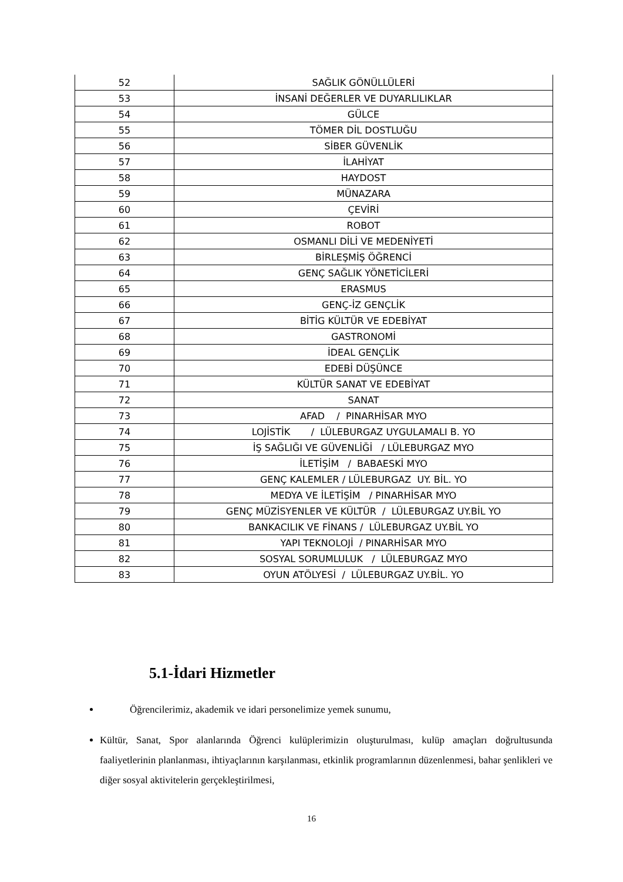| 52 | SAĞLIK GÖNÜLLÜLERİ |
| 53 | İNSANİ DEĞERLER VE DUYARLILIKLAR |
| 54 | GÜLCE |
| 55 | TÖMER DİL DOSTLUĞU |
| 56 | SİBER GÜVENLİK |
| 57 | İLAHİYAT |
| 58 | HAYDOST |
| 59 | MÜNAZARA |
| 60 | ÇEVİRİ |
| 61 | ROBOT |
| 62 | OSMANLI DİLİ VE MEDENİYETİ |
| 63 | BİRLEŞMİŞ ÖĞRENCİ |
| 64 | GENÇ SAĞLIK YÖNETİCİLERİ |
| 65 | ERASMUS |
| 66 | GENÇ-İZ GENÇLİK |
| 67 | BİTİG KÜLTÜR VE EDEBİYAT |
| 68 | GASTRONOMİ |
| 69 | İDEAL GENÇLİK |
| 70 | EDEBİ DÜŞÜNCE |
| 71 | KÜLTÜR SANAT VE EDEBİYAT |
| 72 | SANAT |
| 73 | AFAD / PINARHİSAR MYO |
| 74 | LOJİSTİK / LÜLEBURGAZ UYGULAMALI B. YO |
| 75 | İŞ SAĞLIĞI VE GÜVENLİĞİ / LÜLEBURGAZ MYO |
| 76 | İLETİŞİM / BABAESKİ MYO |
| 77 | GENÇ KALEMLER / LÜLEBURGAZ UY. BİL. YO |
| 78 | MEDYA VE İLETİŞİM / PINARHİSAR MYO |
| 79 | GENÇ MÜZİSYENLER VE KÜLTÜR / LÜLEBURGAZ UY.BİL YO |
| 80 | BANKACILIK VE FİNANS / LÜLEBURGAZ UY.BİL YO |
| 81 | YAPI TEKNOLOJİ / PINARHİSAR MYO |
| 82 | SOSYAL SORUMLULUK / LÜLEBURGAZ MYO |
| 83 | OYUN ATÖLYESİ / LÜLEBURGAZ UY.BİL. YO |
5.1-İdari Hizmetler
Öğrencilerimiz, akademik ve idari personelimize yemek sunumu,
Kültür, Sanat, Spor alanlarında Öğrenci kulüplerimizin oluşturulması, kulüp amaçları doğrultusunda faaliyetlerinin planlanması, ihtiyaçlarının karşılanması, etkinlik programlarının düzenlenmesi, bahar şenlikleri ve diğer sosyal aktivitelerin gerçekleştirilmesi,
16